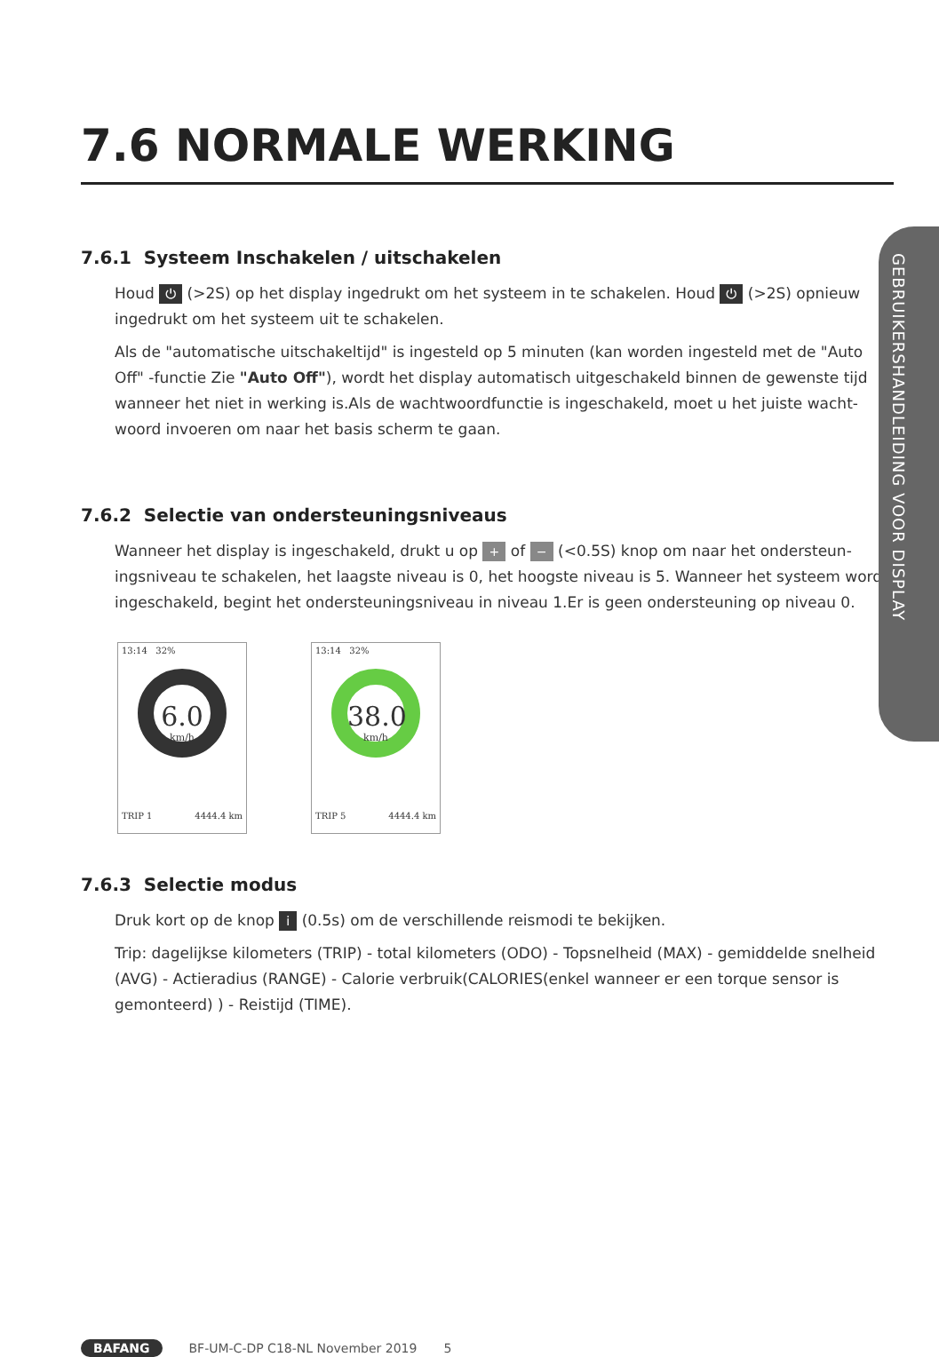7.6 NORMALE WERKING
7.6.1 Systeem Inschakelen / uitschakelen
Houd ⏻ (>2S) op het display ingedrukt om het systeem in te schakelen. Houd ⏻ (>2S) opnieuw ingedrukt om het systeem uit te schakelen.
Als de "automatische uitschakeltijd" is ingesteld op 5 minuten (kan worden ingesteld met de "Auto Off" -functie Zie "Auto Off"), wordt het display automatisch uitgeschakeld binnen de gewenste tijd wanneer het niet in werking is.Als de wachtwoordfunctie is ingeschakeld, moet u het juiste wacht-woord invoeren om naar het basis scherm te gaan.
7.6.2 Selectie van ondersteuningsniveaus
Wanneer het display is ingeschakeld, drukt u op + of − (<0.5S) knop om naar het ondersteun-ingsniveau te schakelen, het laagste niveau is 0, het hoogste niveau is 5. Wanneer het systeem wordt ingeschakeld, begint het ondersteuningsniveau in niveau 1.Er is geen ondersteuning op niveau 0.
13:14 32%
6.0
km/h
TRIP 1 4444.4 km
13:14 32%
38.0
km/h
TRIP 5 4444.4 km
7.6.3 Selectie modus
Druk kort op de knop i (0.5s) om de verschillende reismodi te bekijken.
Trip: dagelijkse kilometers (TRIP) - total kilometers (ODO) - Topsnelheid (MAX) - gemiddelde snelheid (AVG) - Actieradius (RANGE) - Calorie verbruik(CALORIES(enkel wanneer er een torque sensor is gemonteerd) ) - Reistijd (TIME).
GEBRUIKERSHANDLEIDING VOOR DISPLAY
BAFANG BF-UM-C-DP C18-NL November 2019 5